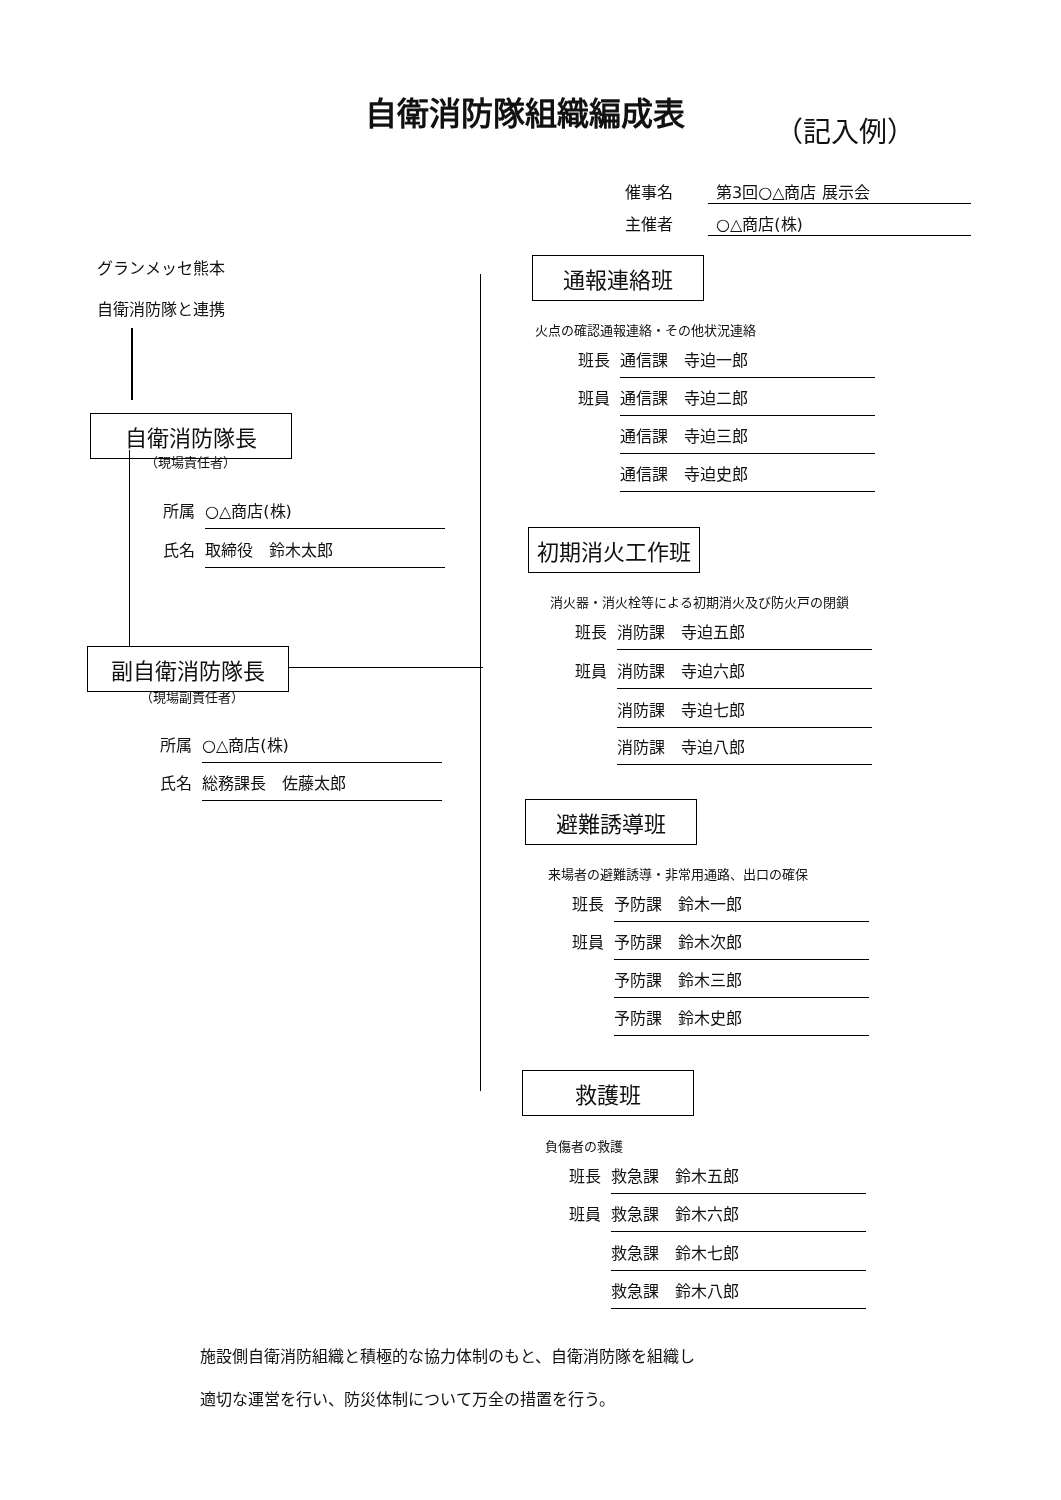自衛消防隊組織編成表
（記入例）
催事名 第3回○△商店 展示会
主催者 ○△商店(株)
グランメッセ熊本
自衛消防隊と連携
自衛消防隊長
（現場責任者）
所属 ○△商店(株)
氏名 取締役　鈴木太郎
副自衛消防隊長
（現場副責任者）
所属 ○△商店(株)
氏名 総務課長　佐藤太郎
通報連絡班
火点の確認通報連絡・その他状況連絡
班長 通信課　寺迫一郎
班員 通信課　寺迫二郎
通信課　寺迫三郎
通信課　寺迫史郎
初期消火工作班
消火器・消火栓等による初期消火及び防火戸の閉鎖
班長 消防課　寺迫五郎
班員 消防課　寺迫六郎
消防課　寺迫七郎
消防課　寺迫八郎
避難誘導班
来場者の避難誘導・非常用通路、出口の確保
班長 予防課　鈴木一郎
班員 予防課　鈴木次郎
予防課　鈴木三郎
予防課　鈴木史郎
救護班
負傷者の救護
班長 救急課　鈴木五郎
班員 救急課　鈴木六郎
救急課　鈴木七郎
救急課　鈴木八郎
施設側自衛消防組織と積極的な協力体制のもと、自衛消防隊を組織し
適切な運営を行い、防災体制について万全の措置を行う。